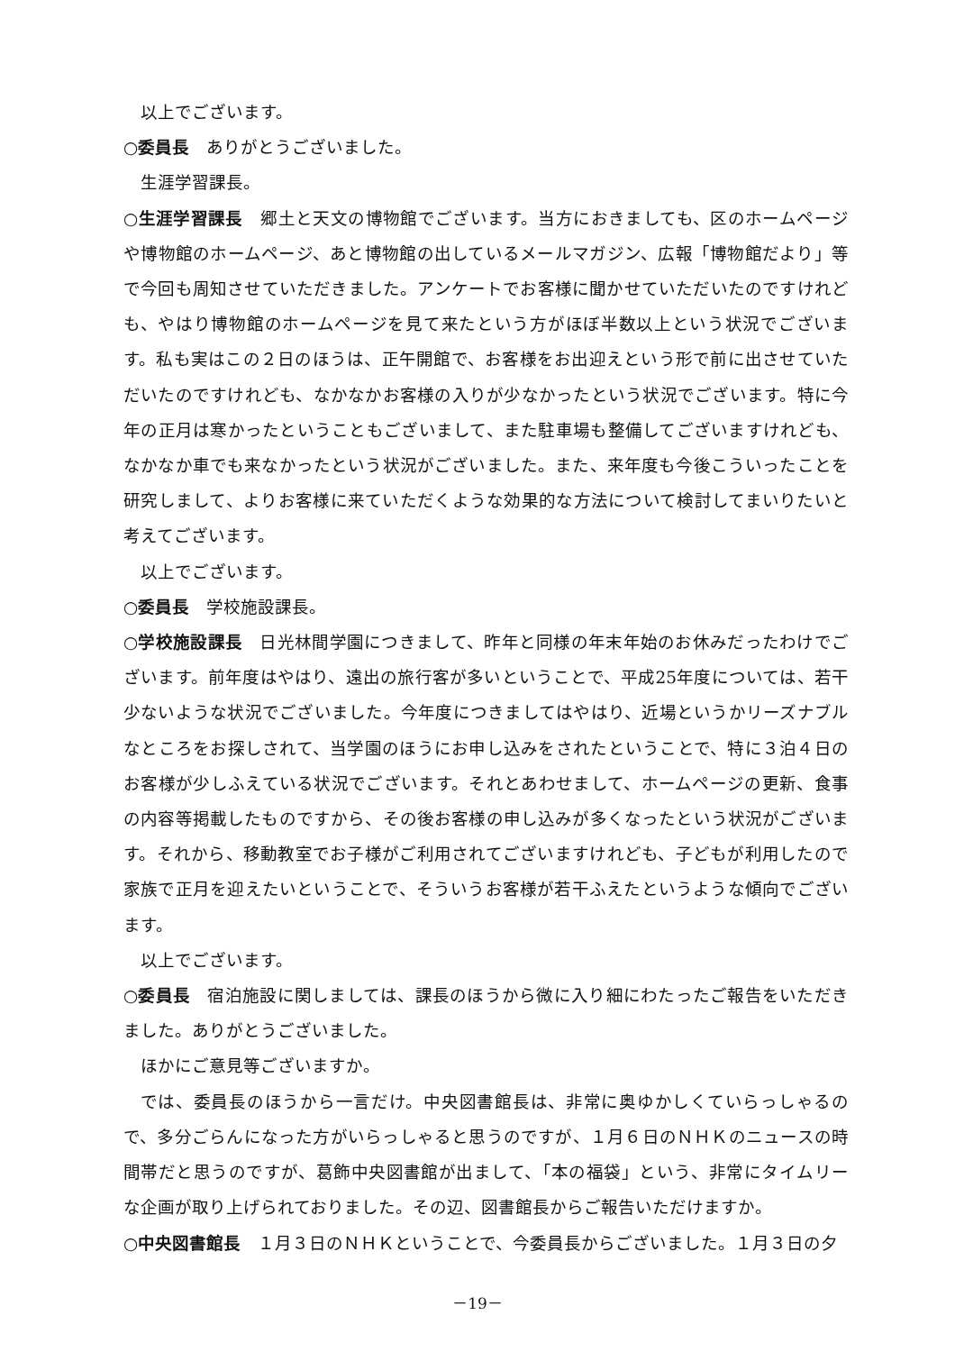以上でございます。
○委員長　ありがとうございました。
生涯学習課長。
○生涯学習課長　郷土と天文の博物館でございます。当方におきましても、区のホームページや博物館のホームページ、あと博物館の出しているメールマガジン、広報「博物館だより」等で今回も周知させていただきました。アンケートでお客様に聞かせていただいたのですけれども、やはり博物館のホームページを見て来たという方がほぼ半数以上という状況でございます。私も実はこの２日のほうは、正午開館で、お客様をお出迎えという形で前に出させていただいたのですけれども、なかなかお客様の入りが少なかったという状況でございます。特に今年の正月は寒かったということもございまして、また駐車場も整備してございますけれども、なかなか車でも来なかったという状況がございました。また、来年度も今後こういったことを研究しまして、よりお客様に来ていただくような効果的な方法について検討してまいりたいと考えてございます。
以上でございます。
○委員長　学校施設課長。
○学校施設課長　日光林間学園につきまして、昨年と同様の年末年始のお休みだったわけでございます。前年度はやはり、遠出の旅行客が多いということで、平成25年度については、若干少ないような状況でございました。今年度につきましてはやはり、近場というかリーズナブルなところをお探しされて、当学園のほうにお申し込みをされたということで、特に３泊４日のお客様が少しふえている状況でございます。それとあわせまして、ホームページの更新、食事の内容等掲載したものですから、その後お客様の申し込みが多くなったという状況がございます。それから、移動教室でお子様がご利用されてございますけれども、子どもが利用したので家族で正月を迎えたいということで、そういうお客様が若干ふえたというような傾向でございます。
以上でございます。
○委員長　宿泊施設に関しましては、課長のほうから微に入り細にわたったご報告をいただきました。ありがとうございました。
ほかにご意見等ございますか。
では、委員長のほうから一言だけ。中央図書館長は、非常に奥ゆかしくていらっしゃるので、多分ごらんになった方がいらっしゃると思うのですが、１月６日のＮＨＫのニュースの時間帯だと思うのですが、葛飾中央図書館が出まして、「本の福袋」という、非常にタイムリーな企画が取り上げられておりました。その辺、図書館長からご報告いただけますか。
○中央図書館長　１月３日のＮＨＫということで、今委員長からございました。１月３日の夕
－19－